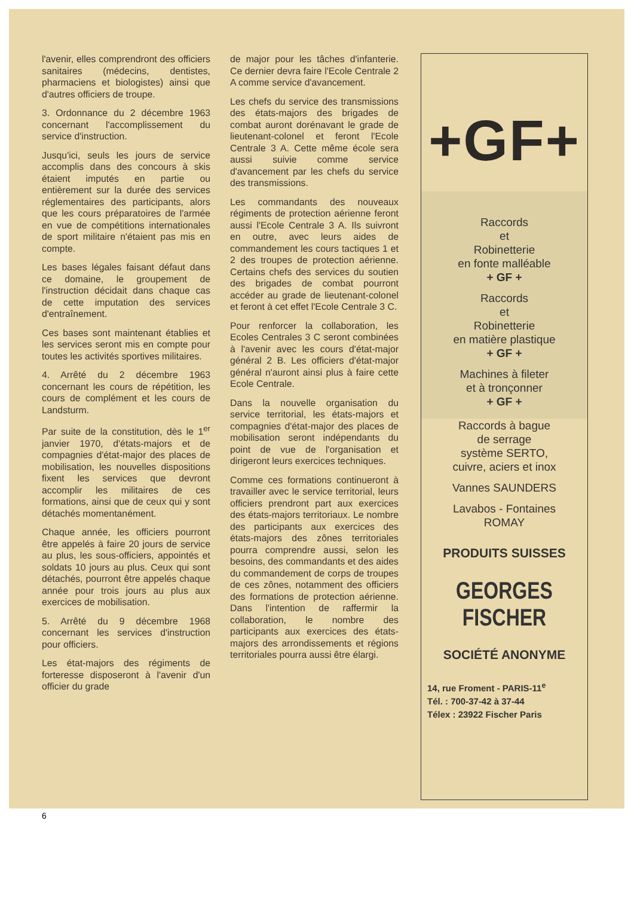l'avenir, elles comprendront des officiers sanitaires (médecins, dentistes, pharmaciens et biologistes) ainsi que d'autres officiers de troupe.
3. Ordonnance du 2 décembre 1963 concernant l'accomplissement du service d'instruction.
Jusqu'ici, seuls les jours de service accomplis dans des concours à skis étaient imputés en partie ou entièrement sur la durée des services réglementaires des participants, alors que les cours préparatoires de l'armée en vue de compétitions internationales de sport militaire n'étaient pas mis en compte.
Les bases légales faisant défaut dans ce domaine, le groupement de l'instruction décidait dans chaque cas de cette imputation des services d'entraînement.
Ces bases sont maintenant établies et les services seront mis en compte pour toutes les activités sportives militaires.
4. Arrêté du 2 décembre 1963 concernant les cours de répétition, les cours de complément et les cours de Landsturm.
Par suite de la constitution, dès le 1<sup>er</sup> janvier 1970, d'états-majors et de compagnies d'état-major des places de mobilisation, les nouvelles dispositions fixent les services que devront accomplir les militaires de ces formations, ainsi que de ceux qui y sont détachés momentanément.
Chaque année, les officiers pourront être appelés à faire 20 jours de service au plus, les sous-officiers, appointés et soldats 10 jours au plus. Ceux qui sont détachés, pourront être appelés chaque année pour trois jours au plus aux exercices de mobilisation.
5. Arrêté du 9 décembre 1968 concernant les services d'instruction pour officiers.
Les état-majors des régiments de forteresse disposeront à l'avenir d'un officier du grade
de major pour les tâches d'infanterie. Ce dernier devra faire l'Ecole Centrale 2 A comme service d'avancement.
Les chefs du service des transmissions des états-majors des brigades de combat auront dorénavant le grade de lieutenant-colonel et feront l'Ecole Centrale 3 A. Cette même école sera aussi suivie comme service d'avancement par les chefs du service des transmissions.
Les commandants des nouveaux régiments de protection aérienne feront aussi l'Ecole Centrale 3 A. Ils suivront en outre, avec leurs aides de commandement les cours tactiques 1 et 2 des troupes de protection aérienne. Certains chefs des services du soutien des brigades de combat pourront accéder au grade de lieutenant-colonel et feront à cet effet l'Ecole Centrale 3 C.
Pour renforcer la collaboration, les Ecoles Centrales 3 C seront combinées à l'avenir avec les cours d'état-major général 2 B. Les officiers d'état-major général n'auront ainsi plus à faire cette Ecole Centrale.
Dans la nouvelle organisation du service territorial, les états-majors et compagnies d'état-major des places de mobilisation seront indépendants du point de vue de l'organisation et dirigeront leurs exercices techniques.
Comme ces formations continueront à travailler avec le service territorial, leurs officiers prendront part aux exercices des états-majors territoriaux. Le nombre des participants aux exercices des états-majors des zônes territoriales pourra comprendre aussi, selon les besoins, des commandants et des aides du commandement de corps de troupes de ces zônes, notamment des officiers des formations de protection aérienne. Dans l'intention de raffermir la collaboration, le nombre des participants aux exercices des états-majors des arrondissements et régions territoriales pourra aussi être élargi.
+GF+
Raccords
et
Robinetterie
en fonte malléable
+ GF +
Raccords
et
Robinetterie
en matière plastique
+ GF +
Machines à fileter
et à tronçonner
+ GF +
Raccords à bague
de serrage
système SERTO,
cuivre, aciers et inox
Vannes SAUNDERS
Lavabos - Fontaines
ROMAY
PRODUITS SUISSES
GEORGES FISCHER
SOCIÉTÉ ANONYME
14, rue Froment - PARIS-11<sup>e</sup>
Tél. : 700-37-42 à 37-44
Télex : 23922 Fischer Paris
6